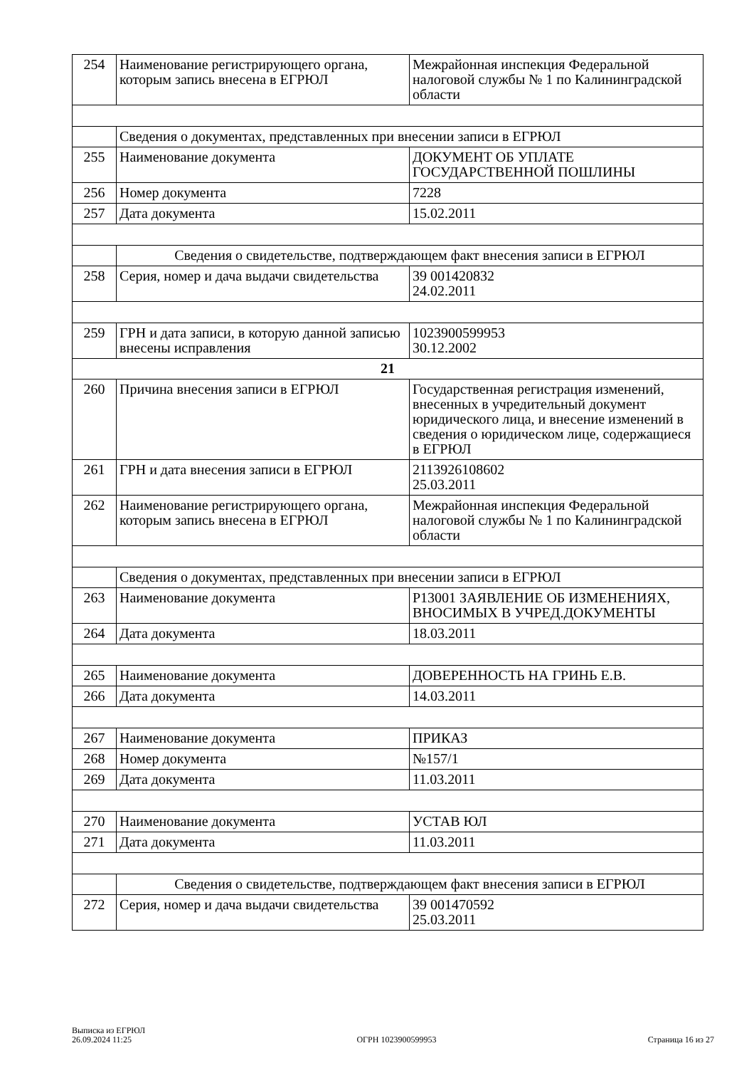| 254 | Наименование регистрирующего органа, которым запись внесена в ЕГРЮЛ | Межрайонная инспекция Федеральной налоговой службы № 1 по Калининградской области |
| | Сведения о документах, представленных при внесении записи в ЕГРЮЛ | |
| 255 | Наименование документа | ДОКУМЕНТ ОБ УПЛАТЕ ГОСУДАРСТВЕННОЙ ПОШЛИНЫ |
| 256 | Номер документа | 7228 |
| 257 | Дата документа | 15.02.2011 |
| | Сведения о свидетельстве, подтверждающем факт внесения записи в ЕГРЮЛ | |
| 258 | Серия, номер и дача выдачи свидетельства | 39 001420832 24.02.2011 |
| 259 | ГРН и дата записи, в которую данной записью внесены исправления | 1023900599953 30.12.2002 |
| 21 | | |
| 260 | Причина внесения записи в ЕГРЮЛ | Государственная регистрация изменений, внесенных в учредительный документ юридического лица, и внесение изменений в сведения о юридическом лице, содержащиеся в ЕГРЮЛ |
| 261 | ГРН и дата внесения записи в ЕГРЮЛ | 2113926108602 25.03.2011 |
| 262 | Наименование регистрирующего органа, которым запись внесена в ЕГРЮЛ | Межрайонная инспекция Федеральной налоговой службы № 1 по Калининградской области |
| | Сведения о документах, представленных при внесении записи в ЕГРЮЛ | |
| 263 | Наименование документа | Р13001 ЗАЯВЛЕНИЕ ОБ ИЗМЕНЕНИЯХ, ВНОСИМЫХ В УЧРЕД.ДОКУМЕНТЫ |
| 264 | Дата документа | 18.03.2011 |
| 265 | Наименование документа | ДОВЕРЕННОСТЬ НА ГРИНЬ Е.В. |
| 266 | Дата документа | 14.03.2011 |
| 267 | Наименование документа | ПРИКАЗ |
| 268 | Номер документа | №157/1 |
| 269 | Дата документа | 11.03.2011 |
| 270 | Наименование документа | УСТАВ ЮЛ |
| 271 | Дата документа | 11.03.2011 |
| | Сведения о свидетельстве, подтверждающем факт внесения записи в ЕГРЮЛ | |
| 272 | Серия, номер и дача выдачи свидетельства | 39 001470592 25.03.2011 |
Выписка из ЕГРЮЛ
26.09.2024 11:25
ОГРН 1023900599953
Страница 16 из 27